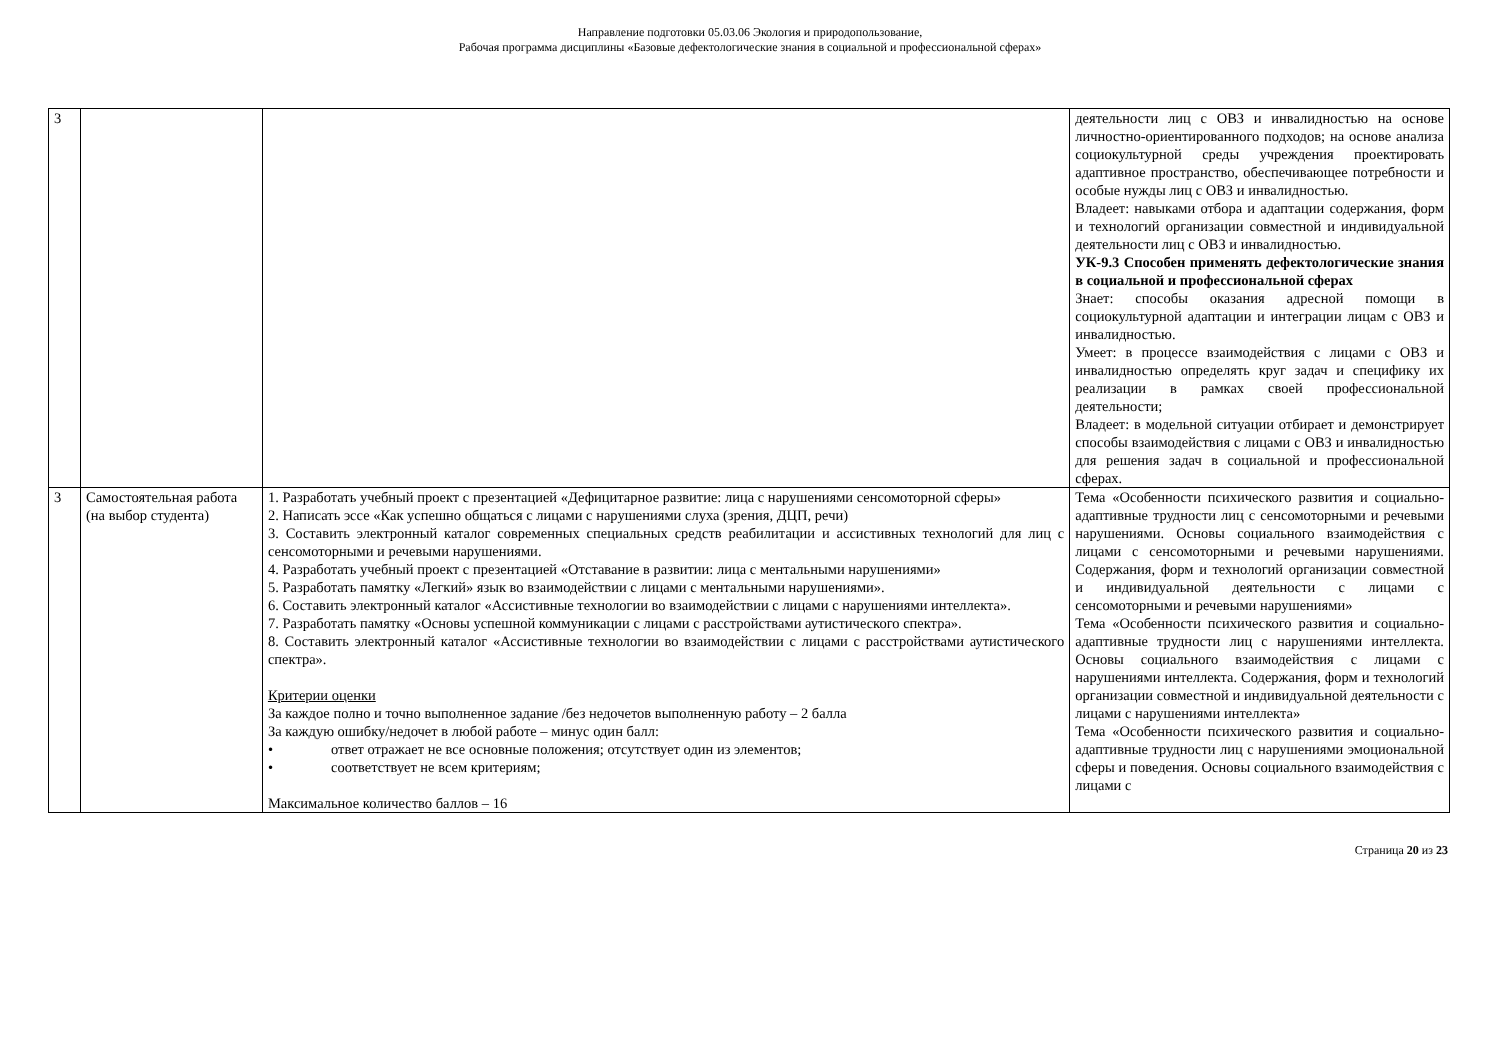Направление подготовки 05.03.06 Экология и природопользование,
Рабочая программа дисциплины «Базовые дефектологические знания в социальной и профессиональной сферах»
| 3 | | | деятельности лиц с ОВЗ и инвалидностью на основе личностно-ориентированного подходов; на основе анализа социокультурной среды учреждения проектировать адаптивное пространство, обеспечивающее потребности и особые нужды лиц с ОВЗ и инвалидностью. Владеет: навыками отбора и адаптации содержания, форм и технологий организации совместной и индивидуальной деятельности лиц с ОВЗ и инвалидностью. УК-9.3 Способен применять дефектологические знания в социальной и профессиональной сферах Знает: способы оказания адресной помощи в социокультурной адаптации и интеграции лицам с ОВЗ и инвалидностью. Умеет: в процессе взаимодействия с лицами с ОВЗ и инвалидностью определять круг задач и специфику их реализации в рамках своей профессиональной деятельности; Владеет: в модельной ситуации отбирает и демонстрирует способы взаимодействия с лицами с ОВЗ и инвалидностью для решения задач в социальной и профессиональной сферах. |
| 3 | Самостоятельная работа (на выбор студента) | 1. Разработать учебный проект с презентацией «Дефицитарное развитие: лица с нарушениями сенсомоторной сферы» 2. Написать эссе «Как успешно общаться с лицами с нарушениями слуха (зрения, ДЦП, речи) 3. Составить электронный каталог современных специальных средств реабилитации и ассистивных технологий для лиц с сенсомоторными и речевыми нарушениями. 4. Разработать учебный проект с презентацией «Отставание в развитии: лица с ментальными нарушениями» 5. Разработать памятку «Легкий» язык во взаимодействии с лицами с ментальными нарушениями». 6. Составить электронный каталог «Ассистивные технологии во взаимодействии с лицами с нарушениями интеллекта». 7. Разработать памятку «Основы успешной коммуникации с лицами с расстройствами аутистического спектра». 8. Составить электронный каталог «Ассистивные технологии во взаимодействии с лицами с расстройствами аутистического спектра». Критерии оценки За каждое полно и точно выполненное задание /без недочетов выполненную работу – 2 балла За каждую ошибку/недочет в любой работе – минус один балл: • ответ отражает не все основные положения; отсутствует один из элементов; • соответствует не всем критериям; Максимальное количество баллов – 16 | Тема «Особенности психического развития и социально-адаптивные трудности лиц с сенсомоторными и речевыми нарушениями. Основы социального взаимодействия с лицами с сенсомоторными и речевыми нарушениями. Содержания, форм и технологий организации совместной и индивидуальной деятельности с лицами с сенсомоторными и речевыми нарушениями» Тема «Особенности психического развития и социально-адаптивные трудности лиц с нарушениями интеллекта. Основы социального взаимодействия с лицами с нарушениями интеллекта. Содержания, форм и технологий организации совместной и индивидуальной деятельности с лицами с нарушениями интеллекта» Тема «Особенности психического развития и социально-адаптивные трудности лиц с нарушениями эмоциональной сферы и поведения. Основы социального взаимодействия с лицами с |
Страница 20 из 23